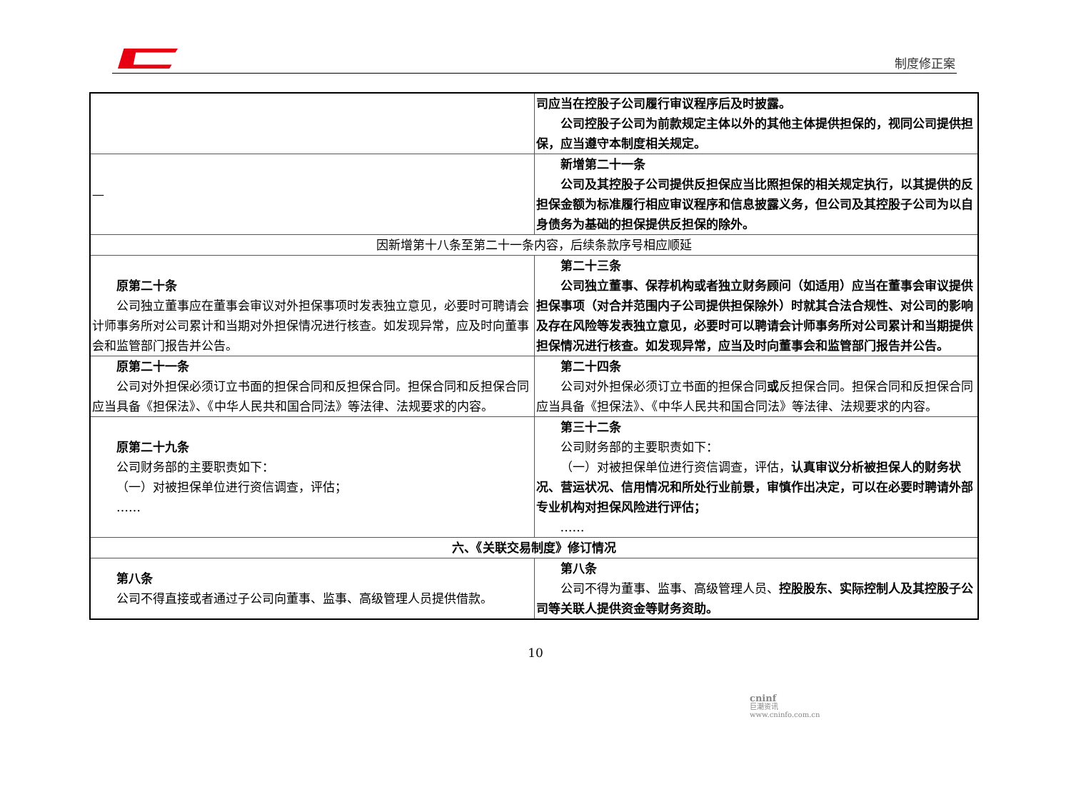制度修正案
| | 司应当在控股子公司履行审议程序后及时披露。 公司控股子公司为前款规定主体以外的其他主体提供担保的，视同公司提供担保，应当遵守本制度相关规定。 |
| — | 新增第二十一条 公司及其控股子公司提供反担保应当比照担保的相关规定执行，以其提供的反担保金额为标准履行相应审议程序和信息披露义务，但公司及其控股子公司为以自身债务为基础的担保提供反担保的除外。 |
| 因新增第十八条至第二十一条内容，后续条款序号相应顺延 | |
| 原第二十条 公司独立董事应在董事会审议对外担保事项时发表独立意见，必要时可聘请会计师事务所对公司累计和当期对外担保情况进行核查。如发现异常，应及时向董事会和监管部门报告并公告。 | 第二十三条 公司独立董事、保荐机构或者独立财务顾问（如适用）应当在董事会审议提供担保事项（对合并范围内子公司提供担保除外）时就其合法合规性、对公司的影响及存在风险等发表独立意见，必要时可以聘请会计师事务所对公司累计和当期提供担保情况进行核查。如发现异常，应当及时向董事会和监管部门报告并公告。 |
| 原第二十一条 公司对外担保必须订立书面的担保合同和反担保合同。担保合同和反担保合同应当具备《担保法》、《中华人民共和国合同法》等法律、法规要求的内容。 | 第二十四条 公司对外担保必须订立书面的担保合同 或 反担保合同。担保合同和反担保合同应当具备《担保法》、《中华人民共和国合同法》等法律、法规要求的内容。 |
| 原第二十九条 公司财务部的主要职责如下： （一）对被担保单位进行资信调查，评估； …… | 第三十二条 公司财务部的主要职责如下： （一）对被担保单位进行资信调查，评估， 认真审议分析被担保人的财务状况、营运状况、信用情况和所处行业前景，审慎作出决定，可以在必要时聘请外部专业机构对担保风险进行评估； …… |
| 六、《关联交易制度》修订情况 | |
| 第八条 公司不得直接或者通过子公司向董事、监事、高级管理人员提供借款。 | 第八条 公司不得为董事、监事、高级管理人员、 控股股东、实际控制人及其控股子公司等关联人提供资金等财务资助。 |
10
cninf
巨潮资讯
www.cninfo.com.cn